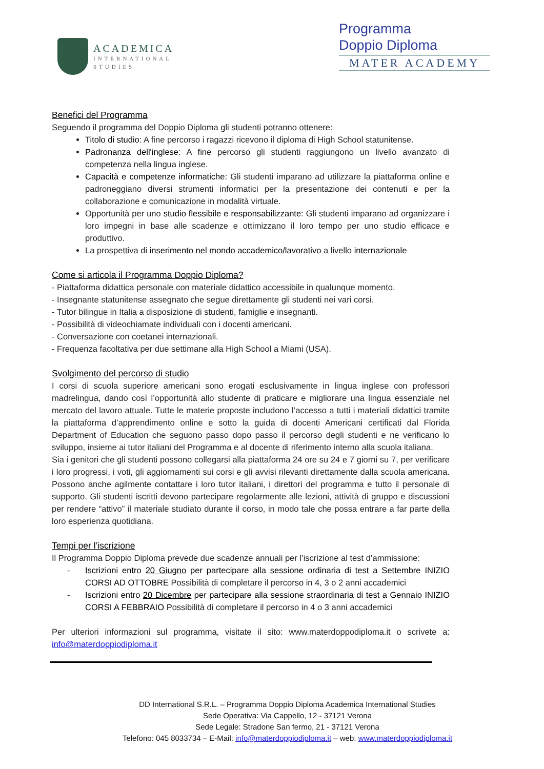ACADEMICA
INTERNATIONAL
STUDIES
Programma
Doppio Diploma
MATER ACADEMY
Benefici del Programma
Seguendo il programma del Doppio Diploma gli studenti potranno ottenere:
Titolo di studio: A fine percorso i ragazzi ricevono il diploma di High School statunitense.
Padronanza dell'inglese: A fine percorso gli studenti raggiungono un livello avanzato di competenza nella lingua inglese.
Capacità e competenze informatiche: Gli studenti imparano ad utilizzare la piattaforma online e padroneggiano diversi strumenti informatici per la presentazione dei contenuti e per la collaborazione e comunicazione in modalità virtuale.
Opportunità per uno studio flessibile e responsabilizzante: Gli studenti imparano ad organizzare i loro impegni in base alle scadenze e ottimizzano il loro tempo per uno studio efficace e produttivo.
La prospettiva di inserimento nel mondo accademico/lavorativo a livello internazionale
Come si articola il Programma Doppio Diploma?
- Piattaforma didattica personale con materiale didattico accessibile in qualunque momento.
- Insegnante statunitense assegnato che segue direttamente gli studenti nei vari corsi.
- Tutor bilingue in Italia a disposizione di studenti, famiglie e insegnanti.
- Possibilità di videochiamate individuali con i docenti americani.
- Conversazione con coetanei internazionali.
- Frequenza facoltativa per due settimane alla High School a Miami (USA).
Svolgimento del percorso di studio
I corsi di scuola superiore americani sono erogati esclusivamente in lingua inglese con professori madrelingua, dando così l’opportunità allo studente di praticare e migliorare una lingua essenziale nel mercato del lavoro attuale. Tutte le materie proposte includono l’accesso a tutti i materiali didattici tramite la piattaforma d’apprendimento online e sotto la guida di docenti Americani certificati dal Florida Department of Education che seguono passo dopo passo il percorso degli studenti e ne verificano lo sviluppo, insieme ai tutor italiani del Programma e al docente di riferimento interno alla scuola italiana.
Sia i genitori che gli studenti possono collegarsi alla piattaforma 24 ore su 24 e 7 giorni su 7, per verificare i loro progressi, i voti, gli aggiornamenti sui corsi e gli avvisi rilevanti direttamente dalla scuola americana. Possono anche agilmente contattare i loro tutor italiani, i direttori del programma e tutto il personale di supporto. Gli studenti iscritti devono partecipare regolarmente alle lezioni, attività di gruppo e discussioni per rendere “attivo” il materiale studiato durante il corso, in modo tale che possa entrare a far parte della loro esperienza quotidiana.
Tempi per l’iscrizione
Il Programma Doppio Diploma prevede due scadenze annuali per l’iscrizione al test d’ammissione:
- Iscrizioni entro 20 Giugno per partecipare alla sessione ordinaria di test a Settembre INIZIO CORSI AD OTTOBRE Possibilità di completare il percorso in 4, 3 o 2 anni accademici
- Iscrizioni entro 20 Dicembre per partecipare alla sessione straordinaria di test a Gennaio INIZIO CORSI A FEBBRAIO Possibilità di completare il percorso in 4 o 3 anni accademici
Per ulteriori informazioni sul programma, visitate il sito: www.materdoppodiploma.it o scrivete a: info@materdoppiodiploma.it
DD International S.R.L. – Programma Doppio Diploma Academica International Studies
Sede Operativa: Via Cappello, 12 - 37121 Verona
Sede Legale: Stradone San fermo, 21 - 37121 Verona
Telefono: 045 8033734 – E-Mail: info@materdoppiodiploma.it – web: www.materdoppiodiploma.it